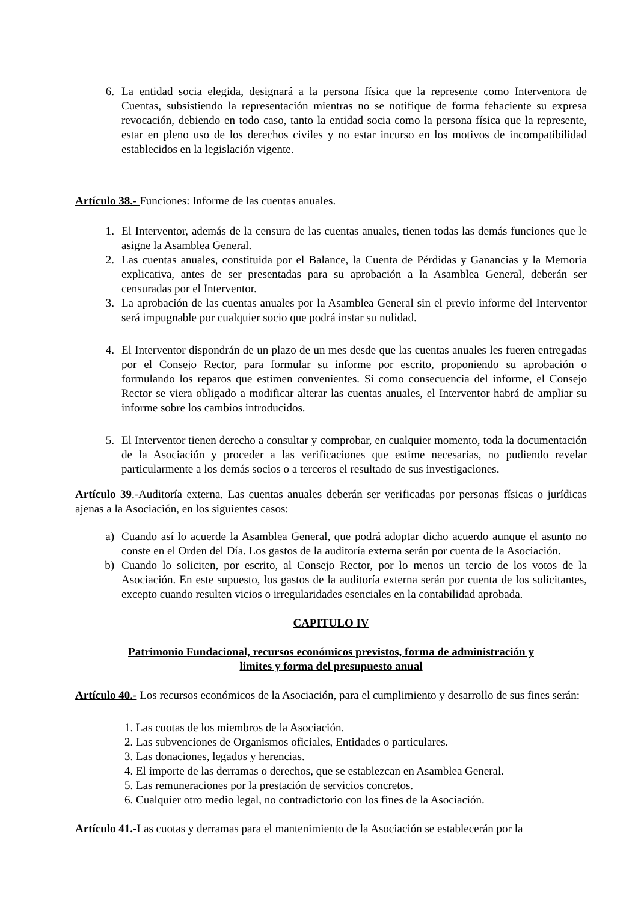6. La entidad socia elegida, designará a la persona física que la represente como Interventora de Cuentas, subsistiendo la representación mientras no se notifique de forma fehaciente su expresa revocación, debiendo en todo caso, tanto la entidad socia como la persona física que la represente, estar en pleno uso de los derechos civiles y no estar incurso en los motivos de incompatibilidad establecidos en la legislación vigente.
Artículo 38.- Funciones: Informe de las cuentas anuales.
1. El Interventor, además de la censura de las cuentas anuales, tienen todas las demás funciones que le asigne la Asamblea General.
2. Las cuentas anuales, constituida por el Balance, la Cuenta de Pérdidas y Ganancias y la Memoria explicativa, antes de ser presentadas para su aprobación a la Asamblea General, deberán ser censuradas por el Interventor.
3. La aprobación de las cuentas anuales por la Asamblea General sin el previo informe del Interventor será impugnable por cualquier socio que podrá instar su nulidad.
4. El Interventor dispondrán de un plazo de un mes desde que las cuentas anuales les fueren entregadas por el Consejo Rector, para formular su informe por escrito, proponiendo su aprobación o formulando los reparos que estimen convenientes. Si como consecuencia del informe, el Consejo Rector se viera obligado a modificar alterar las cuentas anuales, el Interventor habrá de ampliar su informe sobre los cambios introducidos.
5. El Interventor tienen derecho a consultar y comprobar, en cualquier momento, toda la documentación de la Asociación y proceder a las verificaciones que estime necesarias, no pudiendo revelar particularmente a los demás socios o a terceros el resultado de sus investigaciones.
Artículo 39.-Auditoría externa. Las cuentas anuales deberán ser verificadas por personas físicas o jurídicas ajenas a la Asociación, en los siguientes casos:
a) Cuando así lo acuerde la Asamblea General, que podrá adoptar dicho acuerdo aunque el asunto no conste en el Orden del Día. Los gastos de la auditoría externa serán por cuenta de la Asociación.
b) Cuando lo soliciten, por escrito, al Consejo Rector, por lo menos un tercio de los votos de la Asociación. En este supuesto, los gastos de la auditoría externa serán por cuenta de los solicitantes, excepto cuando resulten vicios o irregularidades esenciales en la contabilidad aprobada.
CAPITULO IV
Patrimonio Fundacional, recursos económicos previstos, forma de administración y
limites y forma del presupuesto anual
Artículo 40.- Los recursos económicos de la Asociación, para el cumplimiento y desarrollo de sus fines serán:
1. Las cuotas de los miembros de la Asociación.
2. Las subvenciones de Organismos oficiales, Entidades o particulares.
3. Las donaciones, legados y herencias.
4. El importe de las derramas o derechos, que se establezcan en Asamblea General.
5. Las remuneraciones por la prestación de servicios concretos.
6. Cualquier otro medio legal, no contradictorio con los fines de la Asociación.
Artículo 41.-Las cuotas y derramas para el mantenimiento de la Asociación se establecerán por la